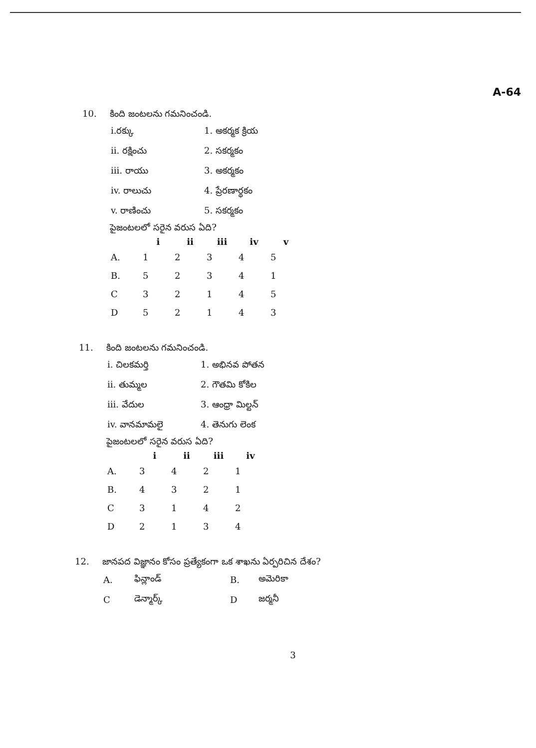A-64
10. కింది జంటలను గమనించండి.
| i.రక్కు | 1. అకర్మక క్రియ |
| ii. రక్షించు | 2. సకర్మకం |
| iii. రాయు | 3. అకర్మకం |
| iv. రాలుచు | 4. ప్రేరణార్థకం |
| v. రాణించు | 5. సకర్మకం |
పైజంటలలో సరైన వరుస ఏది?
| | i | ii | iii | iv | v |
| --- | --- | --- | --- | --- | --- |
| A. | 1 | 2 | 3 | 4 | 5 |
| B. | 5 | 2 | 3 | 4 | 1 |
| C | 3 | 2 | 1 | 4 | 5 |
| D | 5 | 2 | 1 | 4 | 3 |
11. కింది జంటలను గమనించండి.
| i. చిలకమర్తి | 1. అభినవ పోతన |
| ii. తుమ్మల | 2. గౌతమి కోకిల |
| iii. వేదుల | 3. ఆంధ్రా మిల్టన్ |
| iv. వానమామలై | 4. తెనుగు లెంక |
పైజంటలలో సరైన వరుస ఏది?
| | i | ii | iii | iv |
| --- | --- | --- | --- | --- |
| A. | 3 | 4 | 2 | 1 |
| B. | 4 | 3 | 2 | 1 |
| C | 3 | 1 | 4 | 2 |
| D | 2 | 1 | 3 | 4 |
12. జానపద విజ్ఞానం కోసం ప్రత్యేకంగా ఒక శాఖను ఏర్పరిచిన దేశం?
| A. | ఫిన్లాండ్ | B. | అమెరికా |
| C | డెన్మార్క్ | D | జర్మనీ |
3